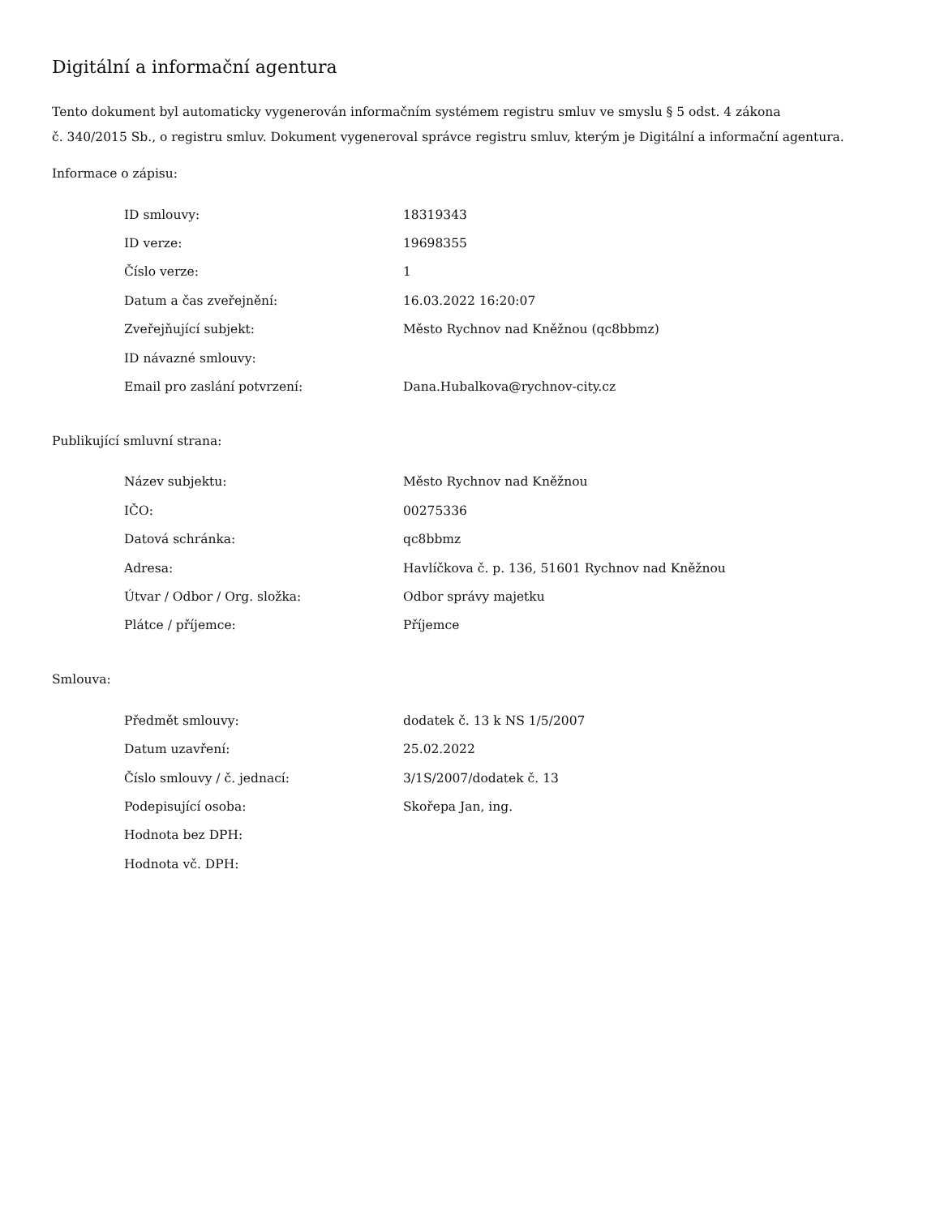Digitální a informační agentura
Tento dokument byl automaticky vygenerován informačním systémem registru smluv ve smyslu § 5 odst. 4 zákona
č. 340/2015 Sb., o registru smluv. Dokument vygeneroval správce registru smluv, kterým je Digitální a informační agentura.
Informace o zápisu:
| ID smlouvy: | 18319343 |
| ID verze: | 19698355 |
| Číslo verze: | 1 |
| Datum a čas zveřejnění: | 16.03.2022 16:20:07 |
| Zveřejňující subjekt: | Město Rychnov nad Kněžnou (qc8bbmz) |
| ID návazné smlouvy: | |
| Email pro zaslání potvrzení: | Dana.Hubalkova@rychnov-city.cz |
Publikující smluvní strana:
| Název subjektu: | Město Rychnov nad Kněžnou |
| IČO: | 00275336 |
| Datová schránka: | qc8bbmz |
| Adresa: | Havlíčkova č. p. 136, 51601 Rychnov nad Kněžnou |
| Útvar / Odbor / Org. složka: | Odbor správy majetku |
| Plátce / příjemce: | Příjemce |
Smlouva:
| Předmět smlouvy: | dodatek č. 13 k NS 1/5/2007 |
| Datum uzavření: | 25.02.2022 |
| Číslo smlouvy / č. jednací: | 3/1S/2007/dodatek č. 13 |
| Podepisující osoba: | Skořepa Jan, ing. |
| Hodnota bez DPH: | |
| Hodnota vč. DPH: | |